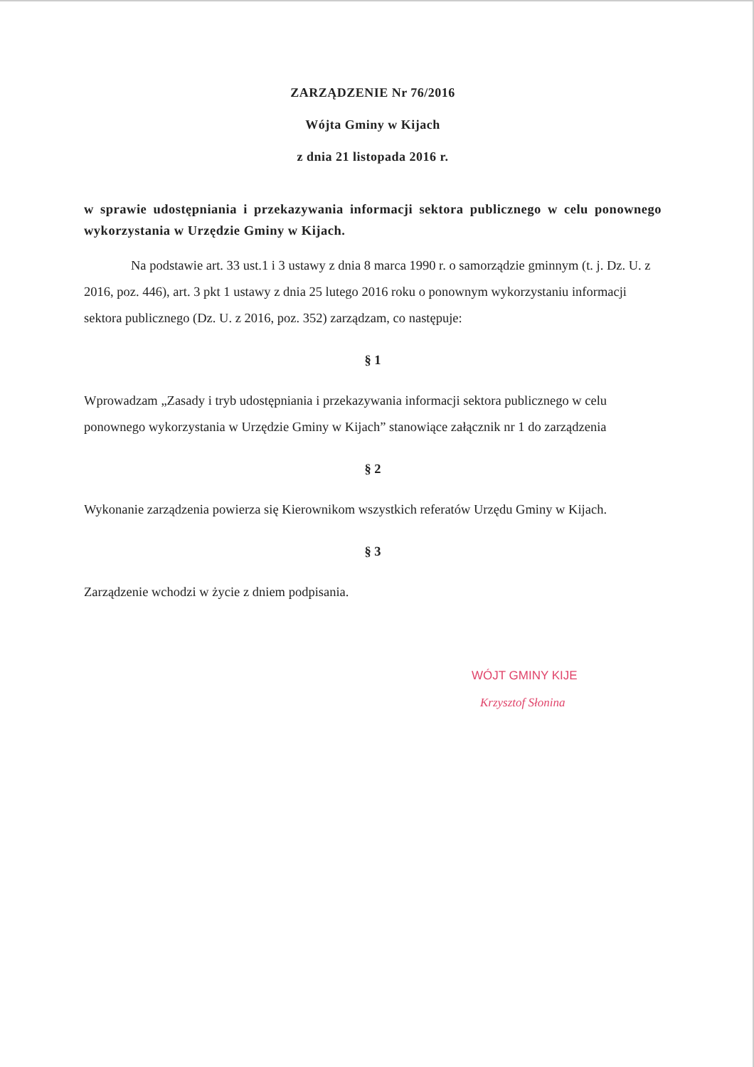ZARZĄDZENIE Nr 76/2016
Wójta Gminy w Kijach
z dnia 21 listopada 2016 r.
w sprawie udostępniania i przekazywania informacji sektora publicznego w celu ponownego wykorzystania w Urzędzie Gminy w Kijach.
Na podstawie art. 33 ust.1 i 3 ustawy z dnia 8 marca 1990 r. o samorządzie gminnym (t. j. Dz. U. z 2016, poz. 446), art. 3 pkt 1 ustawy z dnia 25 lutego 2016 roku o ponownym wykorzystaniu informacji sektora publicznego (Dz. U. z 2016, poz. 352) zarządzam, co następuje:
§ 1
Wprowadzam „Zasady i tryb udostępniania i przekazywania informacji sektora publicznego w celu ponownego wykorzystania w Urzędzie Gminy w Kijach” stanowiące załącznik nr 1 do zarządzenia
§ 2
Wykonanie zarządzenia powierza się Kierownikom wszystkich referatów Urzędu Gminy w Kijach.
§ 3
Zarządzenie wchodzi w życie z dniem podpisania.
WÓJT GMINY KIJE
Krzysztof Słonina